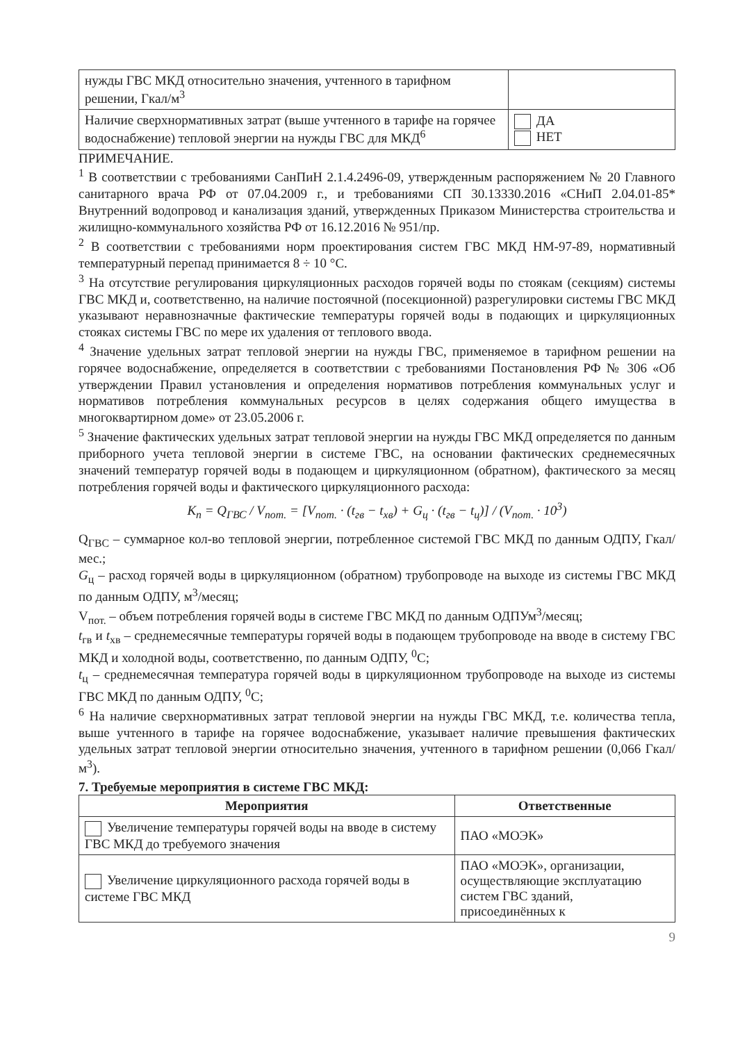| нужды ГВС МКД относительно значения, учтенного в тарифном решении, Гкал/м<sup>3</sup> | |
| Наличие сверхнормативных затрат (выше учтенного в тарифе на горячее водоснабжение) тепловой энергии на нужды ГВС для МКД<sup>6</sup> | ДА НЕТ |
ПРИМЕЧАНИЕ.
<sup>1</sup> В соответствии с требованиями СанПиН 2.1.4.2496-09, утвержденным распоряжением № 20 Главного санитарного врача РФ от 07.04.2009 г., и требованиями СП 30.13330.2016 «СНиП 2.04.01-85* Внутренний водопровод и канализация зданий, утвержденных Приказом Министерства строительства и жилищно-коммунального хозяйства РФ от 16.12.2016 № 951/пр.
<sup>2</sup> В соответствии с требованиями норм проектирования систем ГВС МКД НМ-97-89, нормативный температурный перепад принимается 8 ÷ 10 °С.
<sup>3</sup> На отсутствие регулирования циркуляционных расходов горячей воды по стоякам (секциям) системы ГВС МКД и, соответственно, на наличие постоячной (посекционной) разрегулировки системы ГВС МКД указывают неравнозначные фактические температуры горячей воды в подающих и циркуляционных стояках системы ГВС по мере их удаления от теплового ввода.
<sup>4</sup> Значение удельных затрат тепловой энергии на нужды ГВС, применяемое в тарифном решении на горячее водоснабжение, определяется в соответствии с требованиями Постановления РФ № 306 «Об утверждении Правил установления и определения нормативов потребления коммунальных услуг и нормативов потребления коммунальных ресурсов в целях содержания общего имущества в многоквартирном доме» от 23.05.2006 г.
<sup>5</sup> Значение фактических удельных затрат тепловой энергии на нужды ГВС МКД определяется по данным приборного учета тепловой энергии в системе ГВС, на основании фактических среднемесячных значений температур горячей воды в подающем и циркуляционном (обратном), фактического за месяц потребления горячей воды и фактического циркуляционного расхода:
K<sub>п</sub> = Q<sub>ГВС</sub> / V<sub>пот.</sub> = [V<sub>пот.</sub> · (t<sub>гв</sub> − t<sub>хв</sub>) + G<sub>ц</sub> · (t<sub>гв</sub> − t<sub>ц</sub>)] / (V<sub>пот.</sub> · 10<sup>3</sup>)
Q<sub>ГВС</sub> – суммарное кол-во тепловой энергии, потребленное системой ГВС МКД по данным ОДПУ, Гкал/мес.;
G<sub>ц</sub> – расход горячей воды в циркуляционном (обратном) трубопроводе на выходе из системы ГВС МКД по данным ОДПУ, м<sup>3</sup>/месяц;
V<sub>пот.</sub> – объем потребления горячей воды в системе ГВС МКД по данным ОДПУм<sup>3</sup>/месяц;
t<sub>гв</sub> и t<sub>хв</sub> – среднемесячные температуры горячей воды в подающем трубопроводе на вводе в систему ГВС МКД и холодной воды, соответственно, по данным ОДПУ, <sup>0</sup>С;
t<sub>ц</sub> – среднемесячная температура горячей воды в циркуляционном трубопроводе на выходе из системы ГВС МКД по данным ОДПУ, <sup>0</sup>С;
<sup>6</sup> На наличие сверхнормативных затрат тепловой энергии на нужды ГВС МКД, т.е. количества тепла, выше учтенного в тарифе на горячее водоснабжение, указывает наличие превышения фактических удельных затрат тепловой энергии относительно значения, учтенного в тарифном решении (0,066 Гкал/м<sup>3</sup>).
7. Требуемые мероприятия в системе ГВС МКД:
| Мероприятия | Ответственные |
| --- | --- |
| Увеличение температуры горячей воды на вводе в систему ГВС МКД до требуемого значения | ПАО «МОЭК» |
| Увеличение циркуляционного расхода горячей воды в системе ГВС МКД | ПАО «МОЭК», организации, осуществляющие эксплуатацию систем ГВС зданий, присоединённых к |
9